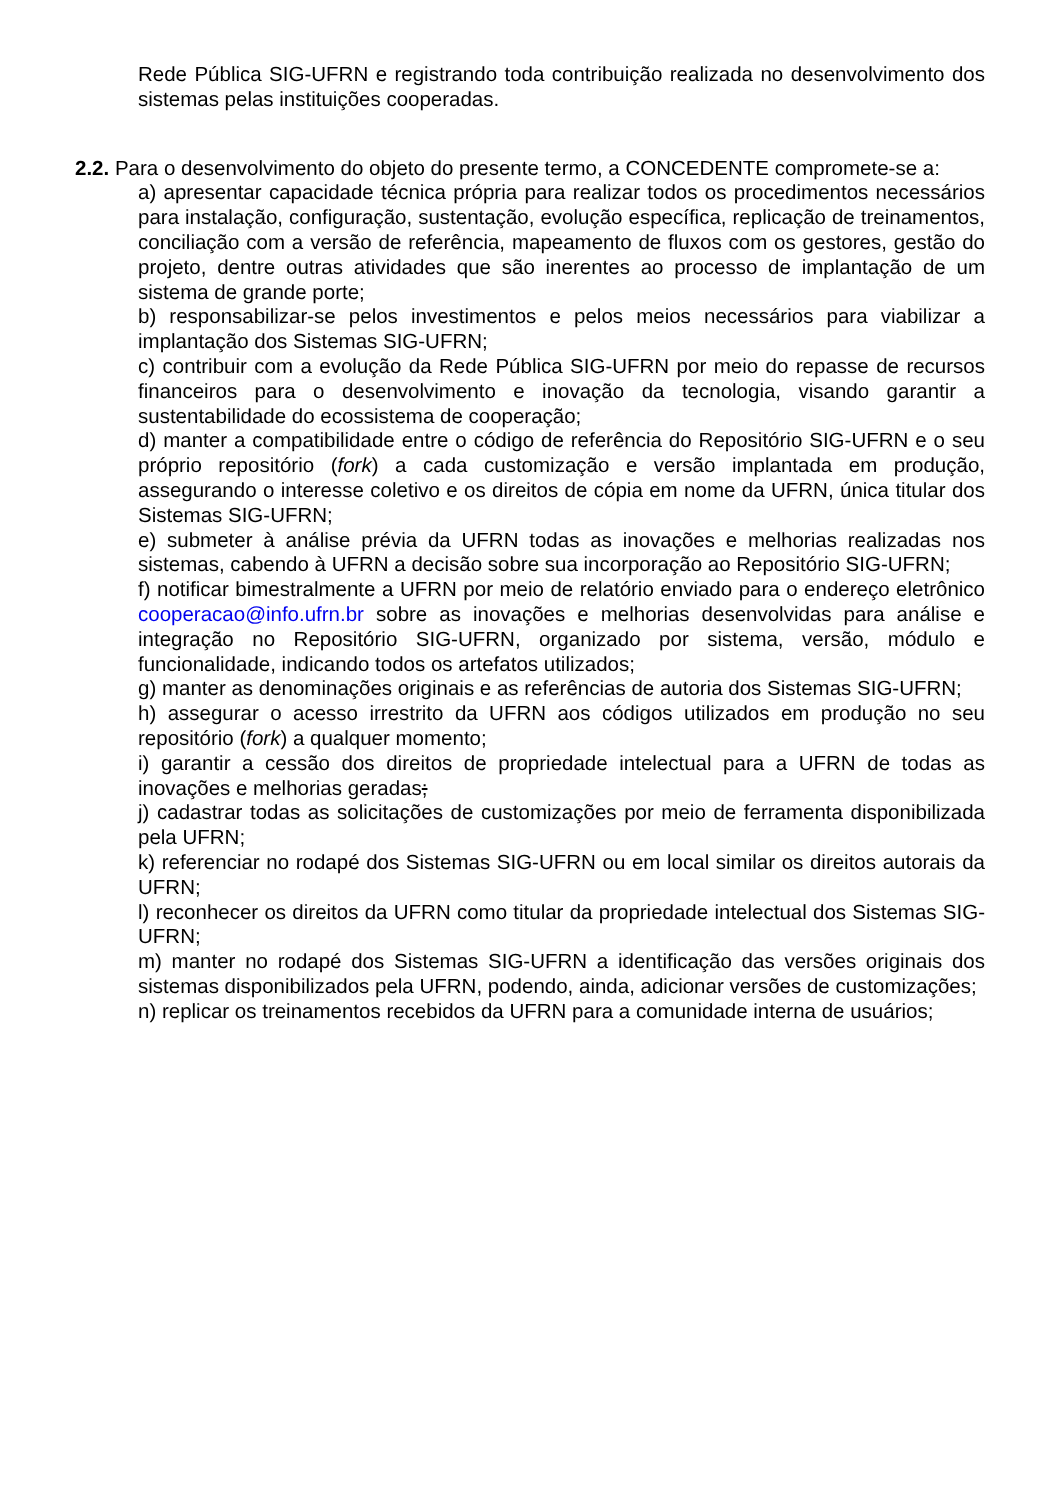Rede Pública SIG-UFRN e registrando toda contribuição realizada no desenvolvimento dos sistemas pelas instituições cooperadas.
2.2. Para o desenvolvimento do objeto do presente termo, a CONCEDENTE compromete-se a:
a) apresentar capacidade técnica própria para realizar todos os procedimentos necessários para instalação, configuração, sustentação, evolução específica, replicação de treinamentos, conciliação com a versão de referência, mapeamento de fluxos com os gestores, gestão do projeto, dentre outras atividades que são inerentes ao processo de implantação de um sistema de grande porte;
b) responsabilizar-se pelos investimentos e pelos meios necessários para viabilizar a implantação dos Sistemas SIG-UFRN;
c) contribuir com a evolução da Rede Pública SIG-UFRN por meio do repasse de recursos financeiros para o desenvolvimento e inovação da tecnologia, visando garantir a sustentabilidade do ecossistema de cooperação;
d) manter a compatibilidade entre o código de referência do Repositório SIG-UFRN e o seu próprio repositório (fork) a cada customização e versão implantada em produção, assegurando o interesse coletivo e os direitos de cópia em nome da UFRN, única titular dos Sistemas SIG-UFRN;
e) submeter à análise prévia da UFRN todas as inovações e melhorias realizadas nos sistemas, cabendo à UFRN a decisão sobre sua incorporação ao Repositório SIG-UFRN;
f) notificar bimestralmente a UFRN por meio de relatório enviado para o endereço eletrônico cooperacao@info.ufrn.br sobre as inovações e melhorias desenvolvidas para análise e integração no Repositório SIG-UFRN, organizado por sistema, versão, módulo e funcionalidade, indicando todos os artefatos utilizados;
g) manter as denominações originais e as referências de autoria dos Sistemas SIG-UFRN;
h) assegurar o acesso irrestrito da UFRN aos códigos utilizados em produção no seu repositório (fork) a qualquer momento;
i) garantir a cessão dos direitos de propriedade intelectual para a UFRN de todas as inovações e melhorias geradas;
j) cadastrar todas as solicitações de customizações por meio de ferramenta disponibilizada pela UFRN;
k) referenciar no rodapé dos Sistemas SIG-UFRN ou em local similar os direitos autorais da UFRN;
l) reconhecer os direitos da UFRN como titular da propriedade intelectual dos Sistemas SIG-UFRN;
m) manter no rodapé dos Sistemas SIG-UFRN a identificação das versões originais dos sistemas disponibilizados pela UFRN, podendo, ainda, adicionar versões de customizações;
n) replicar os treinamentos recebidos da UFRN para a comunidade interna de usuários;